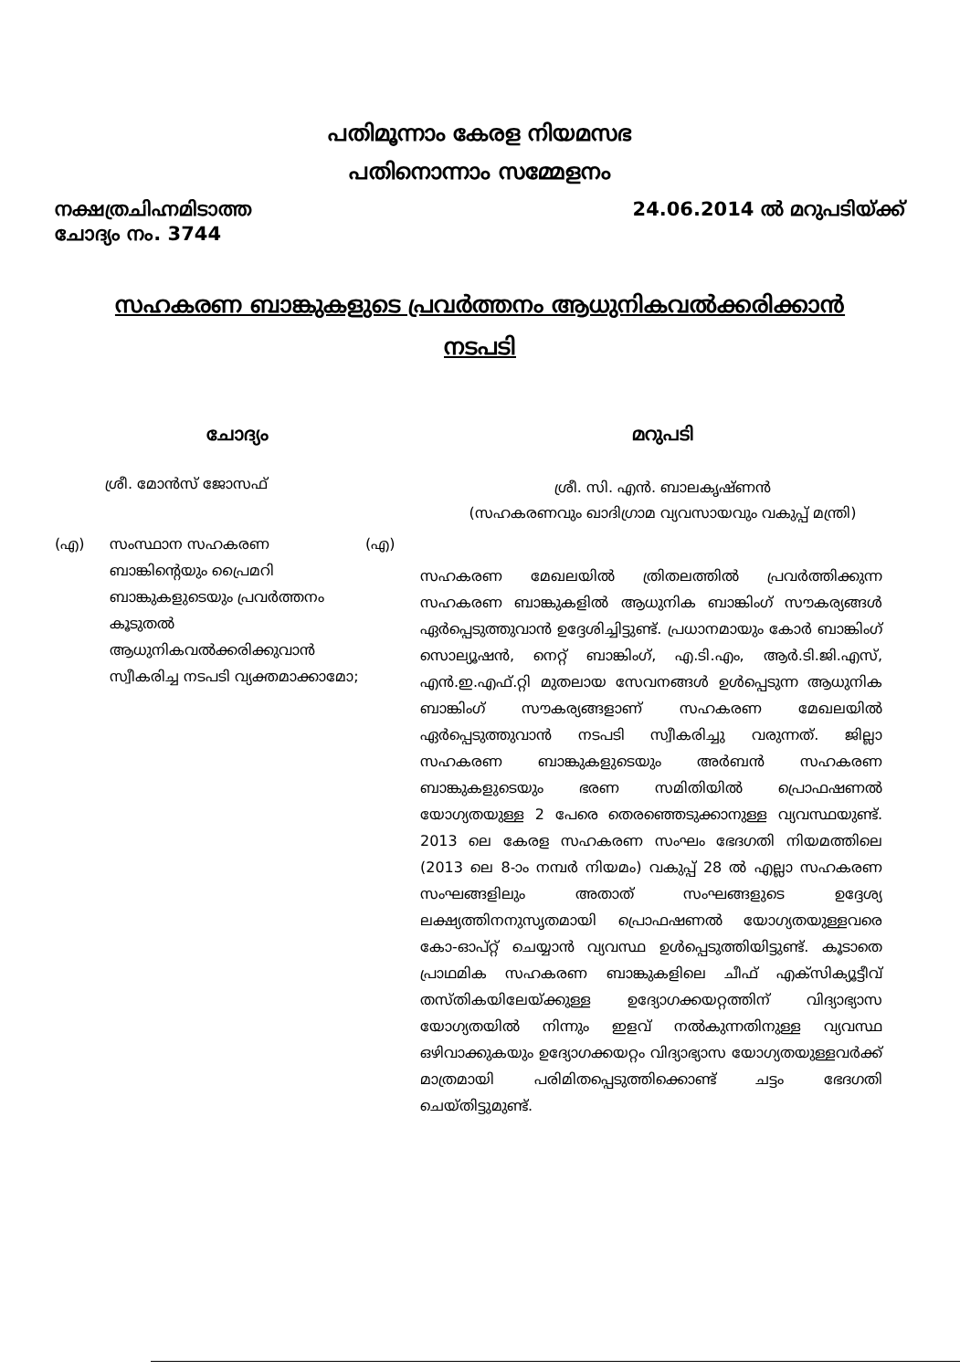പതിമൂന്നാം കേരള നിയമസഭ
പതിനൊന്നാം സമ്മേളനം
നക്ഷത്രചിഹ്നമിടാത്ത
ചോദ്യം നം. 3744
24.06.2014 ൽ മറുപടിയ്ക്ക്
സഹകരണ ബാങ്കുകളുടെ പ്രവർത്തനം ആധുനികവൽക്കരിക്കാൻ നടപടി
ചോദ്യം
ശ്രീ. മോൻസ് ജോസഫ്
(എ) സംസ്ഥാന സഹകരണ ബാങ്കിന്റെയും പ്രൈമറി ബാങ്കുകളുടെയും പ്രവർത്തനം കൂടുതൽ ആധുനികവൽക്കരിക്കുവാൻ സ്വീകരിച്ച നടപടി വ്യക്തമാക്കാമോ; (എ)
മറുപടി
ശ്രീ. സി. എൻ. ബാലകൃഷ്ണൻ
(സഹകരണവും ഖാദിഗ്രാമ വ്യവസായവും വകുപ്പ് മന്ത്രി)
സഹകരണ മേഖലയിൽ ത്രിതലത്തിൽ പ്രവർത്തിക്കുന്ന സഹകരണ ബാങ്കുകളിൽ ആധുനിക ബാങ്കിംഗ് സൗകര്യങ്ങൾ ഏർപ്പെടുത്തുവാൻ ഉദ്ദേശിച്ചിട്ടുണ്ട്. പ്രധാനമായും കോർ ബാങ്കിംഗ് സൊല്യൂഷൻ, നെറ്റ് ബാങ്കിംഗ്, എ.ടി.എം, ആർ.ടി.ജി.എസ്, എൻ.ഇ.എഫ്.റ്റി മുതലായ സേവനങ്ങൾ ഉൾപ്പെടുന്ന ആധുനിക ബാങ്കിംഗ് സൗകര്യങ്ങളാണ് സഹകരണ മേഖലയിൽ ഏർപ്പെടുത്തുവാൻ നടപടി സ്വീകരിച്ചു വരുന്നത്. ജില്ലാ സഹകരണ ബാങ്കുകളുടെയും അർബൻ സഹകരണ ബാങ്കുകളുടെയും ഭരണ സമിതിയിൽ പ്രൊഫഷണൽ യോഗ്യതയുള്ള 2 പേരെ തെരഞ്ഞെടുക്കാനുള്ള വ്യവസ്ഥയുണ്ട്. 2013 ലെ കേരള സഹകരണ സംഘം ഭേദഗതി നിയമത്തിലെ (2013 ലെ 8-ാം നമ്പർ നിയമം) വകുപ്പ് 28 ൽ എല്ലാ സഹകരണ സംഘങ്ങളിലും അതാത് സംഘങ്ങളുടെ ഉദ്ദേശ്യ ലക്ഷ്യത്തിനനുസൃതമായി പ്രൊഫഷണൽ യോഗ്യതയുള്ളവരെ കോ-ഓപ്റ്റ് ചെയ്യാൻ വ്യവസ്ഥ ഉൾപ്പെടുത്തിയിട്ടുണ്ട്. കൂടാതെ പ്രാഥമിക സഹകരണ ബാങ്കുകളിലെ ചീഫ് എക്സിക്യൂട്ടീവ് തസ്തികയിലേയ്ക്കുള്ള ഉദ്യോഗക്കയറ്റത്തിന് വിദ്യാഭ്യാസ യോഗ്യതയിൽ നിന്നും ഇളവ് നൽകുന്നതിനുള്ള വ്യവസ്ഥ ഒഴിവാക്കുകയും ഉദ്യോഗക്കയറ്റം വിദ്യാഭ്യാസ യോഗ്യതയുള്ളവർക്ക് മാത്രമായി പരിമിതപ്പെടുത്തിക്കൊണ്ട് ചട്ടം ഭേദഗതി ചെയ്തിട്ടുമുണ്ട്.